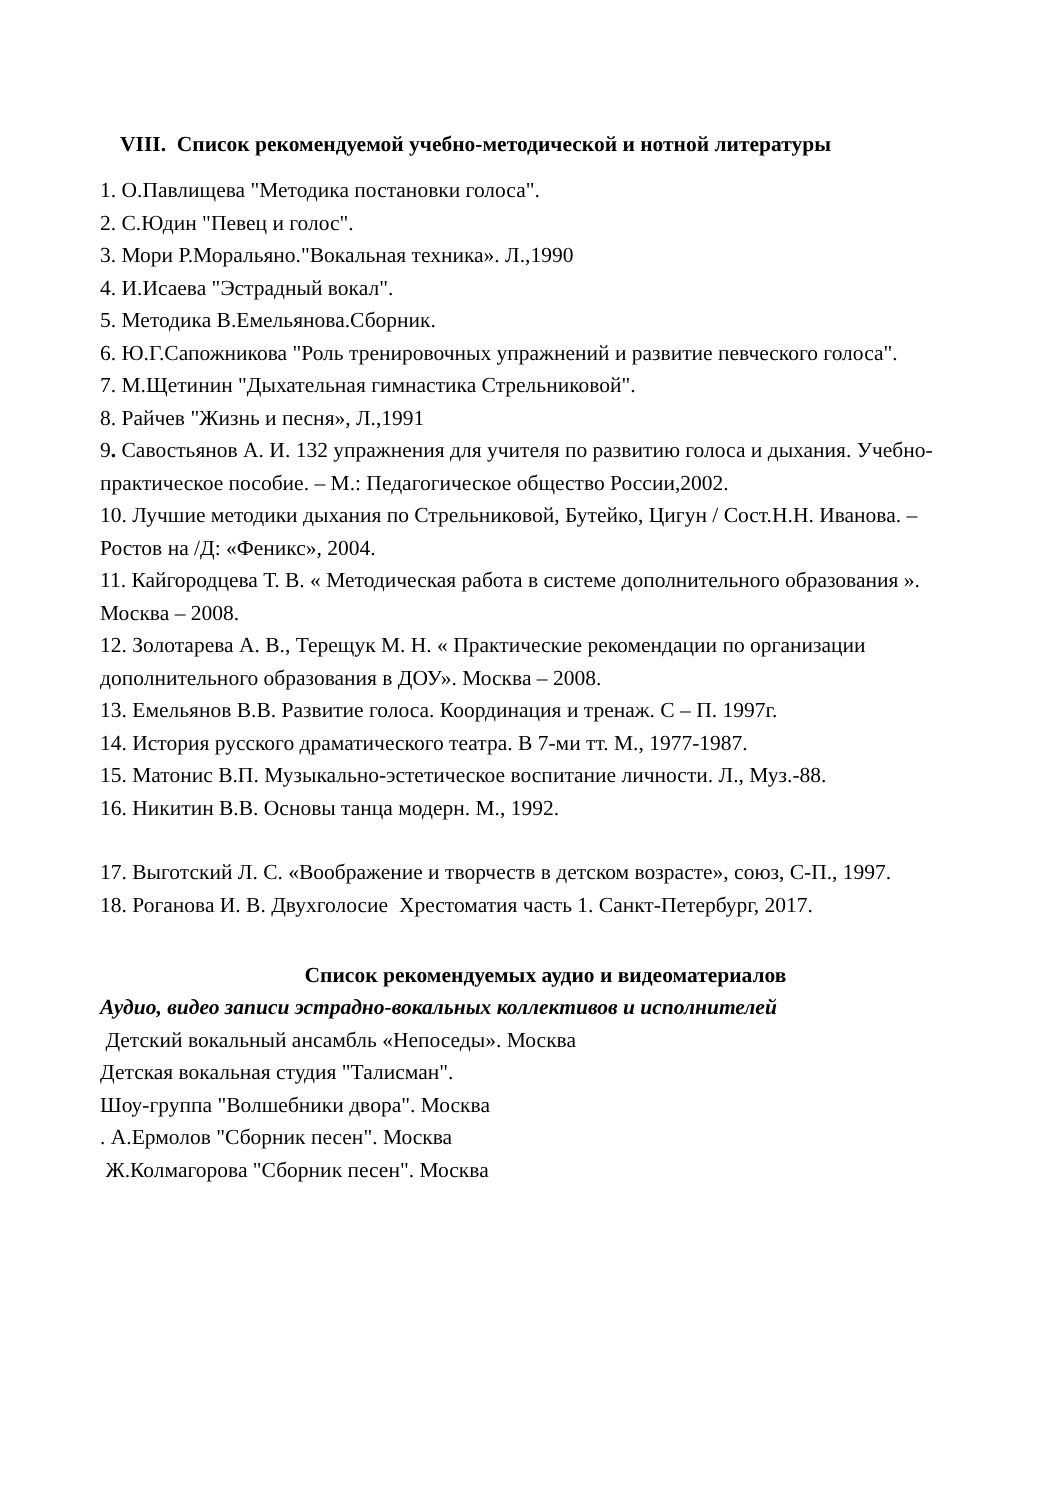VIII. Список рекомендуемой учебно-методической и нотной литературы
1. О.Павлищева "Методика постановки голоса".
2. С.Юдин "Певец и голос".
3. Мори Р.Моральяно."Вокальная техника». Л.,1990
4. И.Исаева "Эстрадный вокал".
5. Методика В.Емельянова.Сборник.
6. Ю.Г.Сапожникова "Роль тренировочных упражнений и развитие певческого голоса".
7. М.Щетинин "Дыхательная гимнастика Стрельниковой".
8. Райчев "Жизнь и песня», Л.,1991
9. Савостьянов А. И. 132 упражнения для учителя по развитию голоса и дыхания. Учебно-практическое пособие. – М.: Педагогическое общество России,2002.
10. Лучшие методики дыхания по Стрельниковой, Бутейко, Цигун / Сост.Н.Н. Иванова. – Ростов на /Д: «Феникс», 2004.
11. Кайгородцева Т. В. « Методическая работа в системе дополнительного образования ». Москва – 2008.
12. Золотарева А. В., Терещук М. Н. « Практические рекомендации по организации дополнительного образования в ДОУ». Москва – 2008.
13. Емельянов В.В. Развитие голоса. Координация и тренаж. С – П. 1997г.
14. История русского драматического театра. В 7-ми тт. М., 1977-1987.
15. Матонис В.П. Музыкально-эстетическое воспитание личности. Л., Муз.-88.
16. Никитин В.В. Основы танца модерн. М., 1992.
17. Выготский Л. С. «Воображение и творчеств в детском возрасте», союз, С-П., 1997.
18. Роганова И. В. Двухголосие Хрестоматия часть 1. Санкт-Петербург, 2017.
Список рекомендуемых аудио и видеоматериалов
Аудио, видео записи эстрадно-вокальных коллективов и исполнителей
Детский вокальный ансамбль «Непоседы». Москва
Детская вокальная студия "Талисман".
Шоу-группа "Волшебники двора". Москва
. А.Ермолов "Сборник песен". Москва
Ж.Колмагорова "Сборник песен". Москва